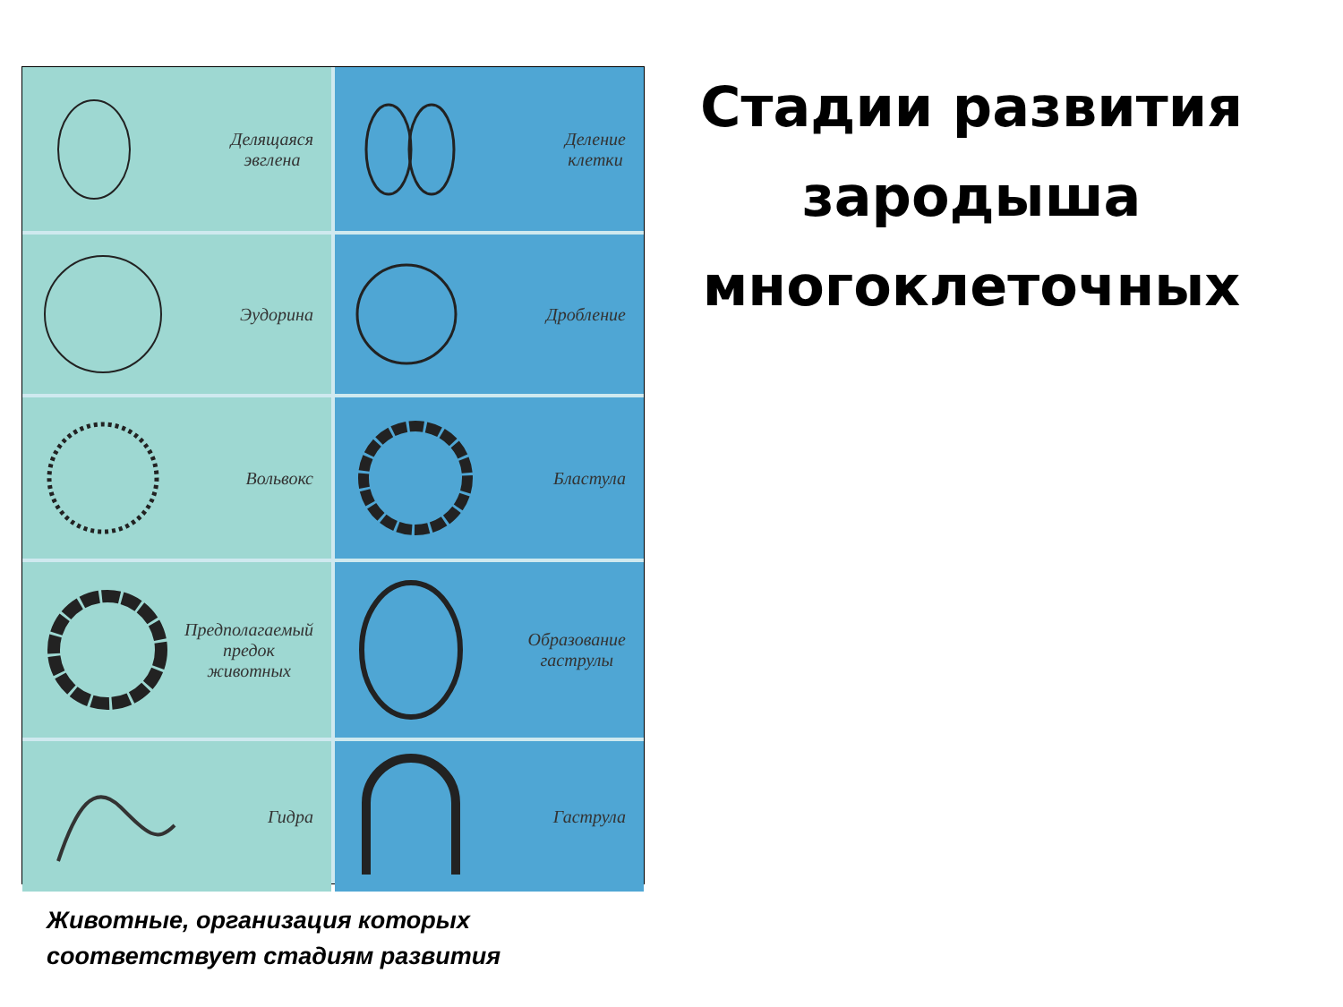Делящаяся
эвглена
Деление
клетки
Эудорина
Дробление
Вольвокс
Бластула
Предполагаемый
предок
животных
Образование
гаструлы
Гидра
Гаструла
Стадии развития зародыша многоклеточных
Животные, организация которых
соответствует стадиям развития